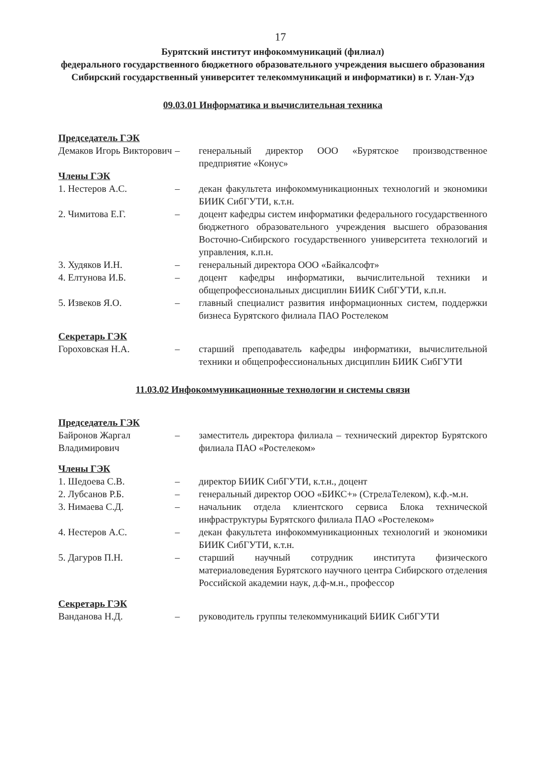17
Бурятский институт инфокоммуникаций (филиал)
федерального государственного бюджетного образовательного учреждения высшего образования Сибирский государственный университет телекоммуникаций и информатики) в г. Улан-Удэ
09.03.01 Информатика и вычислительная техника
Председатель ГЭК
Демаков Игорь Викторович
– генеральный директор ООО «Бурятское производственное предприятие «Конус»
Члены ГЭК
1. Нестеров А.С. – декан факультета инфокоммуникационных технологий и экономики БИИК СибГУТИ, к.т.н.
2. Чимитова Е.Г. – доцент кафедры систем информатики федерального государственного бюджетного образовательного учреждения высшего образования Восточно-Сибирского государственного университета технологий и управления, к.п.н.
3. Худяков И.Н. – генеральный директора ООО «Байкалсофт»
4. Елтунова И.Б. – доцент кафедры информатики, вычислительной техники и общепрофессиональных дисциплин БИИК СибГУТИ, к.п.н.
5. Извеков Я.О. – главный специалист развития информационных систем, поддержки бизнеса Бурятского филиала ПАО Ростелеком
Секретарь ГЭК
Гороховская Н.А. – старший преподаватель кафедры информатики, вычислительной техники и общепрофессиональных дисциплин БИИК СибГУТИ
11.03.02 Инфокоммуникационные технологии и системы связи
Председатель ГЭК
Байронов Жаргал Владимирович
– заместитель директора филиала – технический директор Бурятского филиала ПАО «Ростелеком»
Члены ГЭК
1. Шедоева С.В. – директор БИИК СибГУТИ, к.т.н., доцент
2. Лубсанов Р.Б. – генеральный директор ООО «БИКС+» (СтрелаТелеком), к.ф.-м.н.
3. Нимаева С.Д. – начальник отдела клиентского сервиса Блока технической инфраструктуры Бурятского филиала ПАО «Ростелеком»
4. Нестеров А.С. – декан факультета инфокоммуникационных технологий и экономики БИИК СибГУТИ, к.т.н.
5. Дагуров П.Н. – старший научный сотрудник института физического материаловедения Бурятского научного центра Сибирского отделения Российской академии наук, д.ф-м.н., профессор
Секретарь ГЭК
Ванданова Н.Д. – руководитель группы телекоммуникаций БИИК СибГУТИ